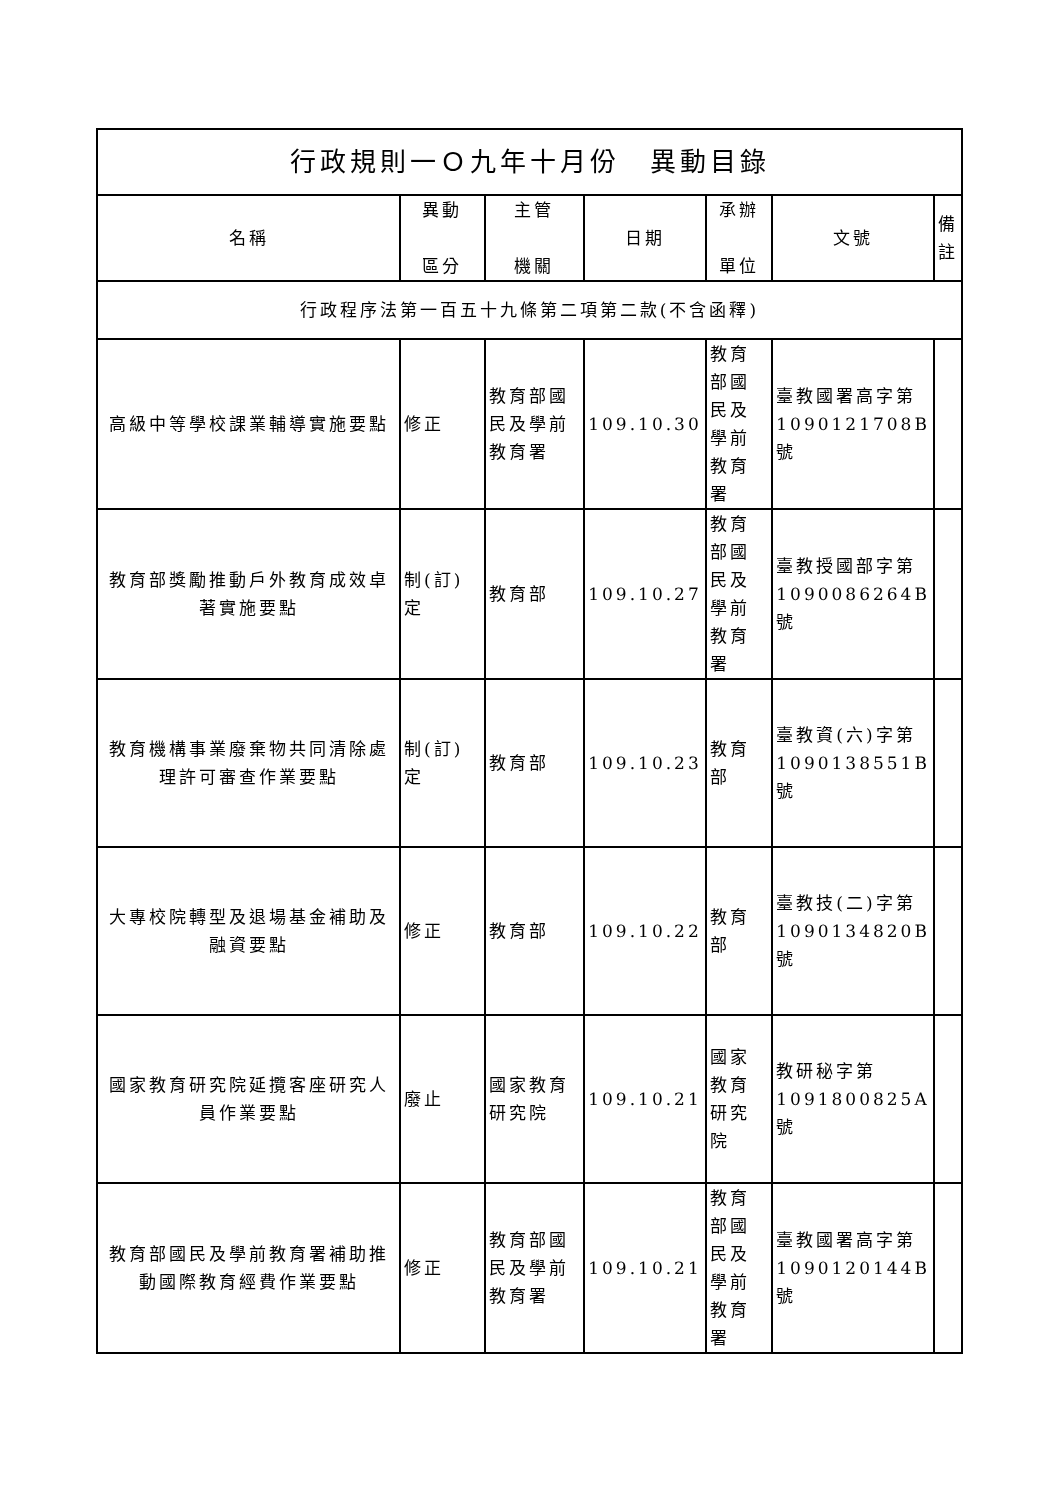| 行政規則一Ｏ九年十月份 異動目錄 | | | | | | |
| 名稱 | 異動 區分 | 主管 機關 | 日期 | 承辦 單位 | 文號 | 備註 |
| 行政程序法第一百五十九條第二項第二款(不含函釋) | | | | | | |
| 高級中等學校課業輔導實施要點 | 修正 | 教育部國民及學前教育署 | 109.10.30 | 教育部國民及學前教育署 | 臺教國署高字第1090121708B號 | |
| 教育部獎勵推動戶外教育成效卓著實施要點 | 制(訂)定 | 教育部 | 109.10.27 | 教育部國民及學前教育署 | 臺教授國部字第1090086264B號 | |
| 教育機構事業廢棄物共同清除處理許可審查作業要點 | 制(訂)定 | 教育部 | 109.10.23 | 教育部 | 臺教資(六)字第1090138551B號 | |
| 大專校院轉型及退場基金補助及融資要點 | 修正 | 教育部 | 109.10.22 | 教育部 | 臺教技(二)字第1090134820B號 | |
| 國家教育研究院延攬客座研究人員作業要點 | 廢止 | 國家教育研究院 | 109.10.21 | 國家教育研究院 | 教研秘字第1091800825A號 | |
| 教育部國民及學前教育署補助推動國際教育經費作業要點 | 修正 | 教育部國民及學前教育署 | 109.10.21 | 教育部國民及學前教育署 | 臺教國署高字第1090120144B號 | |